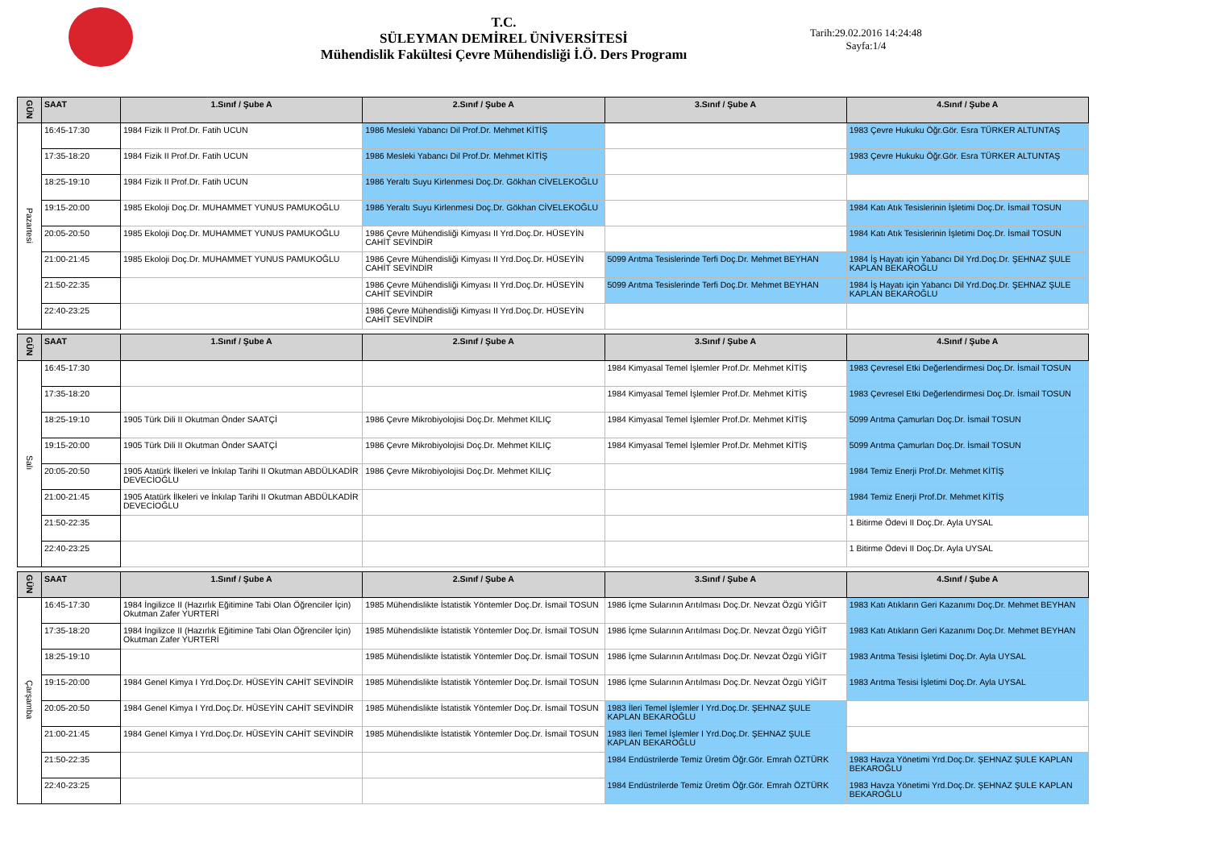T.C.
SÜLEYMAN DEMİREL ÜNİVERSİTESİ
Mühendislik Fakültesi Çevre Mühendisliği İ.Ö. Ders Programı
Tarih:29.02.2016 14:24:48
Sayfa:1/4
| GÜN | SAAT | 1.Sınıf / Şube A | 2.Sınıf / Şube A | 3.Sınıf / Şube A | 4.Sınıf / Şube A |
| --- | --- | --- | --- | --- | --- |
| Pazartesi | 16:45-17:30 | 1984 Fizik II Prof.Dr. Fatih UCUN | 1986 Mesleki Yabancı Dil Prof.Dr. Mehmet KİTİŞ | | 1983 Çevre Hukuku Öğr.Gör. Esra TÜRKER ALTUNTAŞ |
| | 17:35-18:20 | 1984 Fizik II Prof.Dr. Fatih UCUN | 1986 Mesleki Yabancı Dil Prof.Dr. Mehmet KİTİŞ | | 1983 Çevre Hukuku Öğr.Gör. Esra TÜRKER ALTUNTAŞ |
| | 18:25-19:10 | 1984 Fizik II Prof.Dr. Fatih UCUN | 1986 Yeraltı Suyu Kirlenmesi Doç.Dr. Gökhan CİVELEKOĞLU | | |
| | 19:15-20:00 | 1985 Ekoloji Doç.Dr. MUHAMMET YUNUS PAMUKOĞLU | 1986 Yeraltı Suyu Kirlenmesi Doç.Dr. Gökhan CİVELEKOĞLU | | 1984 Katı Atık Tesislerinin İşletimi Doç.Dr. İsmail TOSUN |
| | 20:05-20:50 | 1985 Ekoloji Doç.Dr. MUHAMMET YUNUS PAMUKOĞLU | 1986 Çevre Mühendisliği Kimyası II Yrd.Doç.Dr. HÜSEYİN CAHİT SEVİNDİR | | 1984 Katı Atık Tesislerinin İşletimi Doç.Dr. İsmail TOSUN |
| | 21:00-21:45 | 1985 Ekoloji Doç.Dr. MUHAMMET YUNUS PAMUKOĞLU | 1986 Çevre Mühendisliği Kimyası II Yrd.Doç.Dr. HÜSEYİN CAHİT SEVİNDİR | 5099 Arıtma Tesislerinde Terfi Doç.Dr. Mehmet BEYHAN | 1984 İş Hayatı için Yabancı Dil Yrd.Doç.Dr. ŞEHNAZ ŞULE KAPLAN BEKAROĞLU |
| | 21:50-22:35 | | 1986 Çevre Mühendisliği Kimyası II Yrd.Doç.Dr. HÜSEYİN CAHİT SEVİNDİR | 5099 Arıtma Tesislerinde Terfi Doç.Dr. Mehmet BEYHAN | 1984 İş Hayatı için Yabancı Dil Yrd.Doç.Dr. ŞEHNAZ ŞULE KAPLAN BEKAROĞLU |
| | 22:40-23:25 | | 1986 Çevre Mühendisliği Kimyası II Yrd.Doç.Dr. HÜSEYİN CAHİT SEVİNDİR | | |
| GÜN | SAAT | 1.Sınıf / Şube A | 2.Sınıf / Şube A | 3.Sınıf / Şube A | 4.Sınıf / Şube A |
| --- | --- | --- | --- | --- | --- |
| Salı | 16:45-17:30 | | | 1984 Kimyasal Temel İşlemler Prof.Dr. Mehmet KİTİŞ | 1983 Çevresel Etki Değerlendirmesi Doç.Dr. İsmail TOSUN |
| | 17:35-18:20 | | | 1984 Kimyasal Temel İşlemler Prof.Dr. Mehmet KİTİŞ | 1983 Çevresel Etki Değerlendirmesi Doç.Dr. İsmail TOSUN |
| | 18:25-19:10 | 1905 Türk Dili II Okutman Önder SAATÇİ | 1986 Çevre Mikrobiyolojisi Doç.Dr. Mehmet KILIÇ | 1984 Kimyasal Temel İşlemler Prof.Dr. Mehmet KİTİŞ | 5099 Arıtma Çamurları Doç.Dr. İsmail TOSUN |
| | 19:15-20:00 | 1905 Türk Dili II Okutman Önder SAATÇİ | 1986 Çevre Mikrobiyolojisi Doç.Dr. Mehmet KILIÇ | 1984 Kimyasal Temel İşlemler Prof.Dr. Mehmet KİTİŞ | 5099 Arıtma Çamurları Doç.Dr. İsmail TOSUN |
| | 20:05-20:50 | 1905 Atatürk İlkeleri ve İnkılap Tarihi II Okutman ABDÜLKADİR DEVECİOĞLU | 1986 Çevre Mikrobiyolojisi Doç.Dr. Mehmet KILIÇ | | 1984 Temiz Enerji Prof.Dr. Mehmet KİTİŞ |
| | 21:00-21:45 | 1905 Atatürk İlkeleri ve İnkılap Tarihi II Okutman ABDÜLKADİR DEVECİOĞLU | | | 1984 Temiz Enerji Prof.Dr. Mehmet KİTİŞ |
| | 21:50-22:35 | | | | 1 Bitirme Ödevi II Doç.Dr. Ayla UYSAL |
| | 22:40-23:25 | | | | 1 Bitirme Ödevi II Doç.Dr. Ayla UYSAL |
| GÜN | SAAT | 1.Sınıf / Şube A | 2.Sınıf / Şube A | 3.Sınıf / Şube A | 4.Sınıf / Şube A |
| --- | --- | --- | --- | --- | --- |
| Çarşamba | 16:45-17:30 | 1984 İngilizce II (Hazırlık Eğitimine Tabi Olan Öğrenciler İçin) Okutman Zafer YURTERİ | 1985 Mühendislikte İstatistik Yöntemler Doç.Dr. İsmail TOSUN | 1986 İçme Sularının Arıtılması Doç.Dr. Nevzat Özgü YİĞİT | 1983 Katı Atıkların Geri Kazanımı Doç.Dr. Mehmet BEYHAN |
| | 17:35-18:20 | 1984 İngilizce II (Hazırlık Eğitimine Tabi Olan Öğrenciler İçin) Okutman Zafer YURTERİ | 1985 Mühendislikte İstatistik Yöntemler Doç.Dr. İsmail TOSUN | 1986 İçme Sularının Arıtılması Doç.Dr. Nevzat Özgü YİĞİT | 1983 Katı Atıkların Geri Kazanımı Doç.Dr. Mehmet BEYHAN |
| | 18:25-19:10 | | 1985 Mühendislikte İstatistik Yöntemler Doç.Dr. İsmail TOSUN | 1986 İçme Sularının Arıtılması Doç.Dr. Nevzat Özgü YİĞİT | 1983 Arıtma Tesisi İşletimi Doç.Dr. Ayla UYSAL |
| | 19:15-20:00 | 1984 Genel Kimya I Yrd.Doç.Dr. HÜSEYİN CAHİT SEVİNDİR | 1985 Mühendislikte İstatistik Yöntemler Doç.Dr. İsmail TOSUN | 1986 İçme Sularının Arıtılması Doç.Dr. Nevzat Özgü YİĞİT | 1983 Arıtma Tesisi İşletimi Doç.Dr. Ayla UYSAL |
| | 20:05-20:50 | 1984 Genel Kimya I Yrd.Doç.Dr. HÜSEYİN CAHİT SEVİNDİR | 1985 Mühendislikte İstatistik Yöntemler Doç.Dr. İsmail TOSUN | 1983 İleri Temel İşlemler I Yrd.Doç.Dr. ŞEHNAZ ŞULE KAPLAN BEKAROĞLU | |
| | 21:00-21:45 | 1984 Genel Kimya I Yrd.Doç.Dr. HÜSEYİN CAHİT SEVİNDİR | 1985 Mühendislikte İstatistik Yöntemler Doç.Dr. İsmail TOSUN | 1983 İleri Temel İşlemler I Yrd.Doç.Dr. ŞEHNAZ ŞULE KAPLAN BEKAROĞLU | |
| | 21:50-22:35 | | | 1984 Endüstrilerde Temiz Üretim Öğr.Gör. Emrah ÖZTÜRK | 1983 Havza Yönetimi Yrd.Doç.Dr. ŞEHNAZ ŞULE KAPLAN BEKAROĞLU |
| | 22:40-23:25 | | | 1984 Endüstrilerde Temiz Üretim Öğr.Gör. Emrah ÖZTÜRK | 1983 Havza Yönetimi Yrd.Doç.Dr. ŞEHNAZ ŞULE KAPLAN BEKAROĞLU |